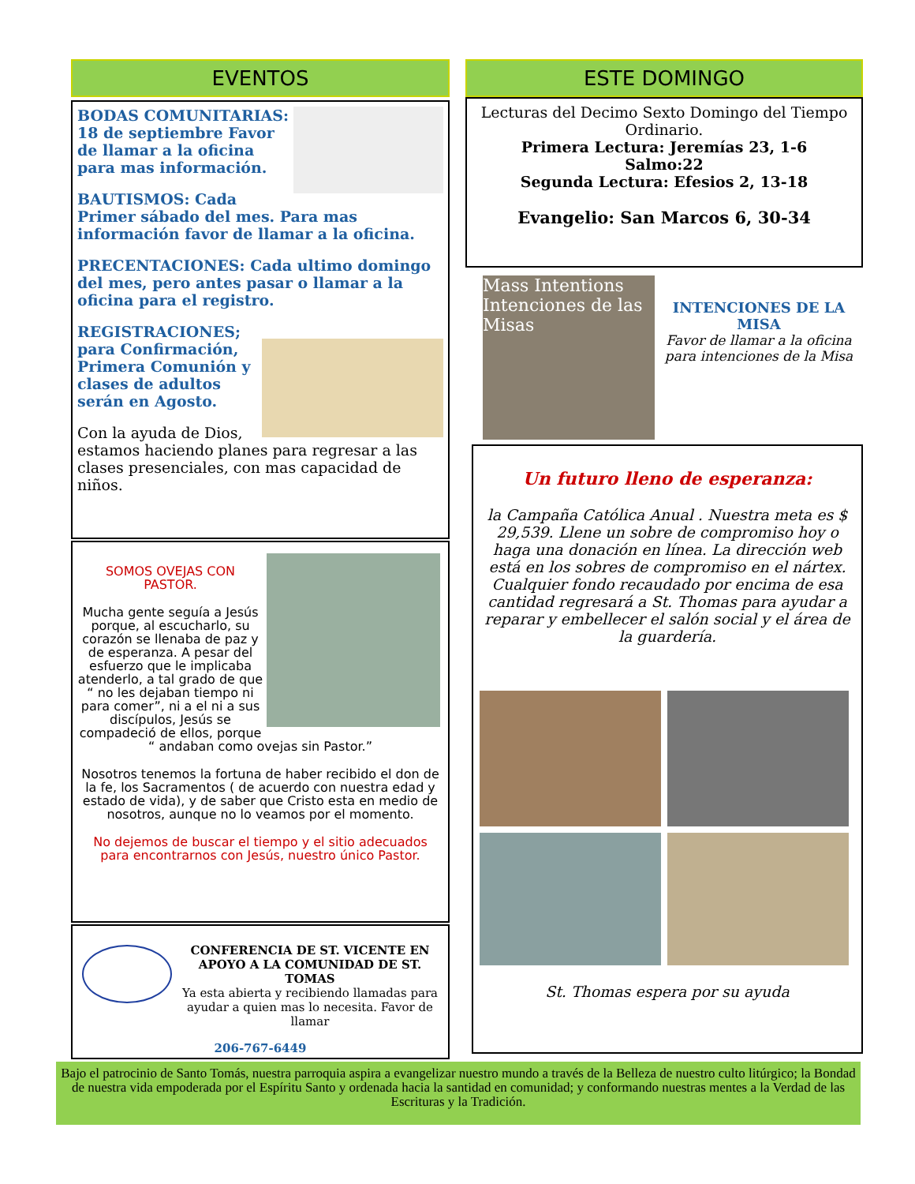EVENTOS
BODAS COMUNITARIAS: 18 de septiembre Favor de llamar a la oficina para mas información.
BAUTISMOS: Cada Primer sábado del mes. Para mas información favor de llamar a la oficina.
PRECENTACIONES: Cada ultimo domingo del mes, pero antes pasar o llamar a la oficina para el registro.
REGISTRACIONES; para Confirmación, Primera Comunión y clases de adultos serán en Agosto.
Con la ayuda de Dios, estamos haciendo planes para regresar a las clases presenciales, con mas capacidad de niños.
SOMOS OVEJAS CON PASTOR.
Mucha gente seguía a Jesús porque, al escucharlo, su corazón se llenaba de paz y de esperanza. A pesar del esfuerzo que le implicaba atenderlo, a tal grado de que “ no les dejaban tiempo ni para comer”, ni a el ni a sus discípulos, Jesús se compadeció de ellos, porque “ andaban como ovejas sin Pastor.”
Nosotros tenemos la fortuna de haber recibido el don de la fe, los Sacramentos ( de acuerdo con nuestra edad y estado de vida), y de saber que Cristo esta en medio de nosotros, aunque no lo veamos por el momento.
No dejemos de buscar el tiempo y el sitio adecuados para encontrarnos con Jesús, nuestro único Pastor.
CONFERENCIA DE ST. VICENTE EN APOYO A LA COMUNIDAD DE ST. TOMAS
Ya esta abierta y recibiendo llamadas para ayudar a quien mas lo necesita. Favor de llamar
206-767-6449
ESTE DOMINGO
Lecturas del Decimo Sexto Domingo del Tiempo Ordinario.
Primera Lectura: Jeremías 23, 1-6
Salmo:22
Segunda Lectura: Efesios 2, 13-18
Evangelio: San Marcos 6, 30-34
Mass Intentions
Intenciones de las Misas
INTENCIONES DE LA MISA
Favor de llamar a la oficina para intenciones de la Misa
Un futuro lleno de esperanza:
la Campaña Católica Anual . Nuestra meta es $ 29,539. Llene un sobre de compromiso hoy o haga una donación en línea. La dirección web está en los sobres de compromiso en el nártex. Cualquier fondo recaudado por encima de esa cantidad regresará a St. Thomas para ayudar a reparar y embellecer el salón social y el área de la guardería.
St. Thomas espera por su ayuda
Bajo el patrocinio de Santo Tomás, nuestra parroquia aspira a evangelizar nuestro mundo a través de la Belleza de nuestro culto litúrgico; la Bondad de nuestra vida empoderada por el Espíritu Santo y ordenada hacia la santidad en comunidad; y conformando nuestras mentes a la Verdad de las Escrituras y la Tradición.